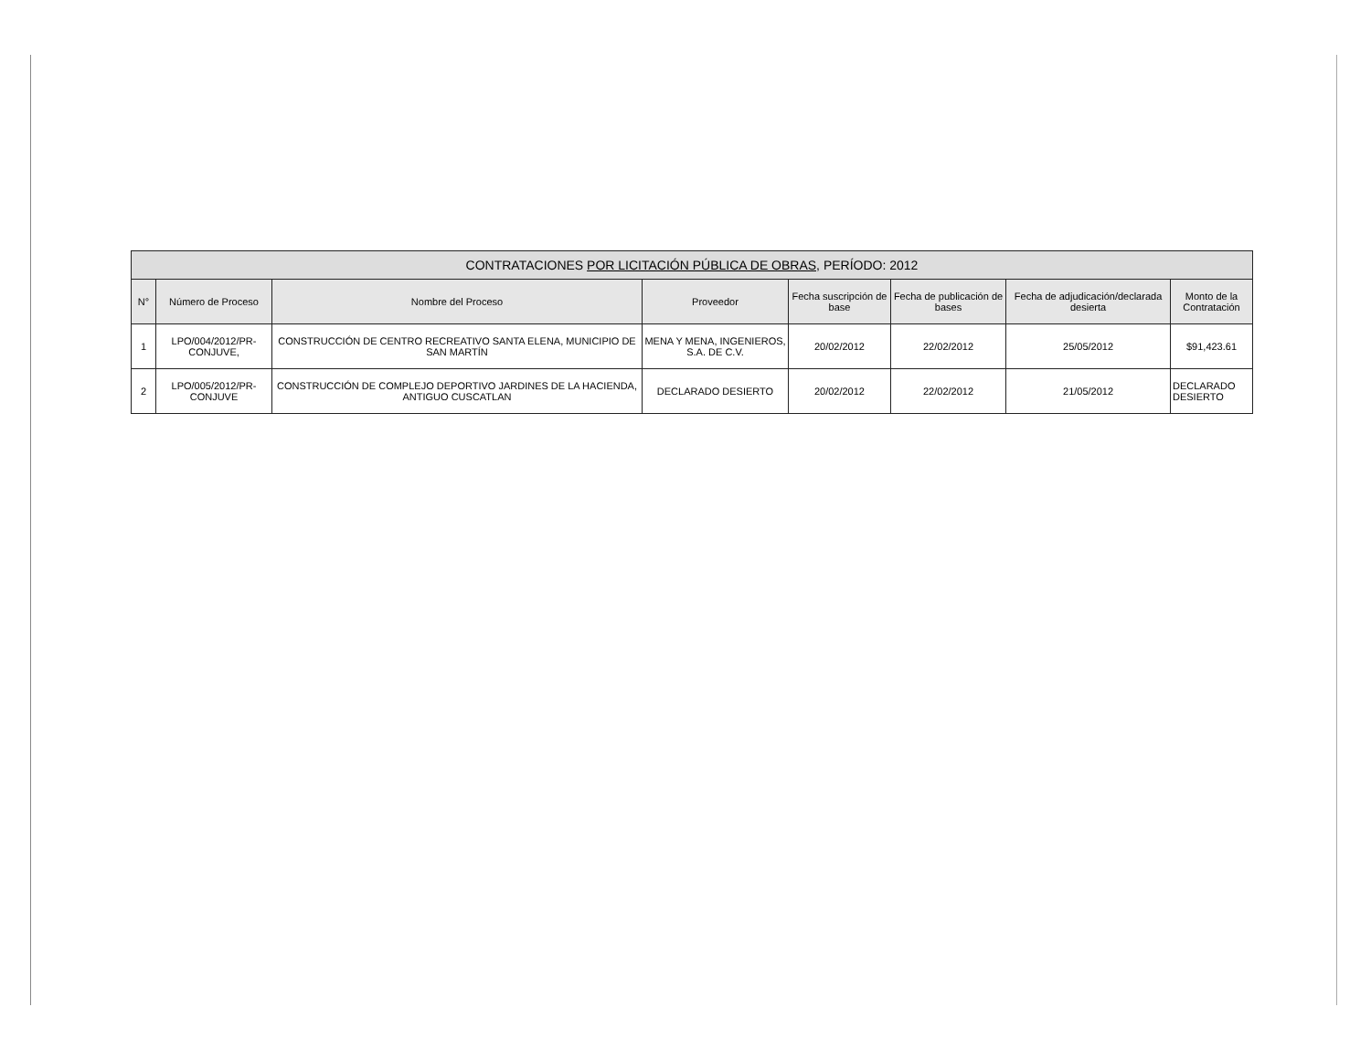| CONTRATACIONES POR LICITACIÓN PÚBLICA DE OBRAS, PERÍODO: 2012 | | | | | | | |
| --- | --- | --- | --- | --- | --- | --- | --- |
| N° | Número de Proceso | Nombre del Proceso | Proveedor | Fecha suscripción de base | Fecha de publicación de bases | Fecha de adjudicación/declarada desierta | Monto de la Contratación |
| 1 | LPO/004/2012/PR-CONJUVE, | CONSTRUCCIÓN DE CENTRO RECREATIVO SANTA ELENA, MUNICIPIO DE SAN MARTÍN | MENA Y MENA, INGENIEROS, S.A. DE C.V. | 20/02/2012 | 22/02/2012 | 25/05/2012 | $91,423.61 |
| 2 | LPO/005/2012/PR-CONJUVE | CONSTRUCCIÓN DE COMPLEJO DEPORTIVO JARDINES DE LA HACIENDA, ANTIGUO CUSCATLAN | DECLARADO DESIERTO | 20/02/2012 | 22/02/2012 | 21/05/2012 | DECLARADO DESIERTO |